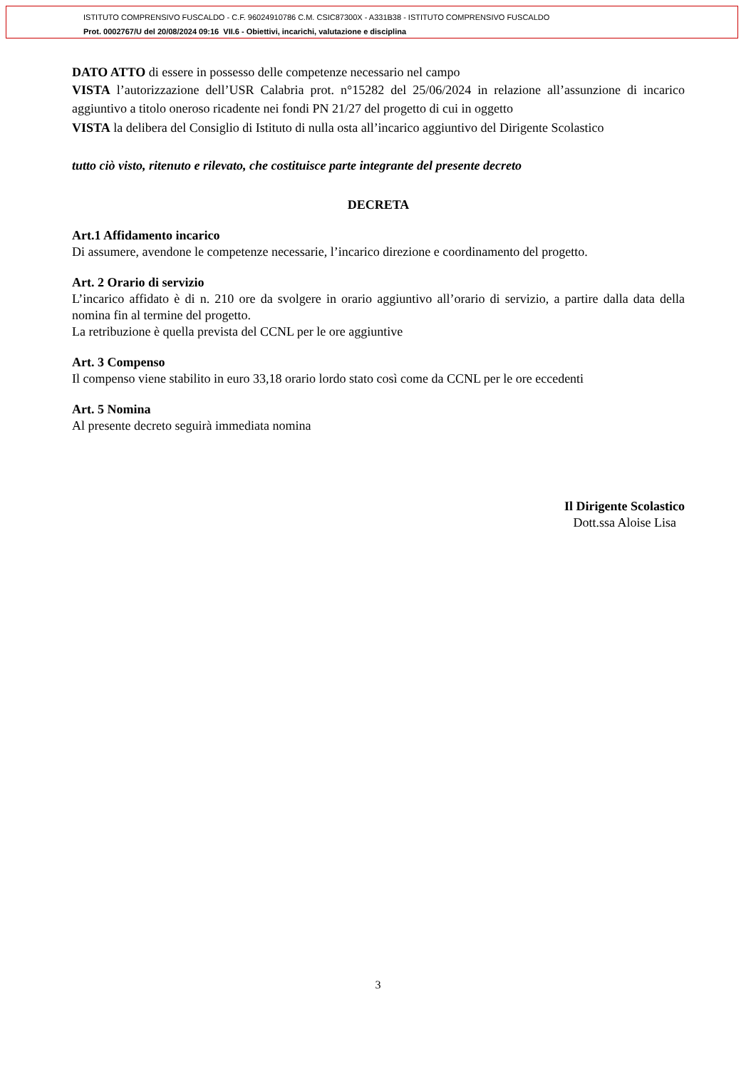ISTITUTO COMPRENSIVO FUSCALDO - C.F. 96024910786 C.M. CSIC87300X - A331B38 - ISTITUTO COMPRENSIVO FUSCALDO
Prot. 0002767/U del 20/08/2024 09:16 VII.6 - Obiettivi, incarichi, valutazione e disciplina
DATO ATTO di essere in possesso delle competenze necessario nel campo
VISTA l’autorizzazione dell’USR Calabria prot. n°15282 del 25/06/2024 in relazione all’assunzione di incarico aggiuntivo a titolo oneroso ricadente nei fondi PN 21/27 del progetto di cui in oggetto
VISTA la delibera del Consiglio di Istituto di nulla osta all’incarico aggiuntivo del Dirigente Scolastico
tutto ciò visto, ritenuto e rilevato, che costituisce parte integrante del presente decreto
DECRETA
Art.1 Affidamento incarico
Di assumere, avendone le competenze necessarie, l’incarico direzione e coordinamento del progetto.
Art. 2 Orario di servizio
L’incarico affidato è di n. 210 ore da svolgere in orario aggiuntivo all’orario di servizio, a partire dalla data della nomina fin al termine del progetto.
La retribuzione è quella prevista del CCNL per le ore aggiuntive
Art. 3 Compenso
Il compenso viene stabilito in euro 33,18 orario lordo stato così come da CCNL per le ore eccedenti
Art. 5 Nomina
Al presente decreto seguirà immediata nomina
Il Dirigente Scolastico
Dott.ssa Aloise Lisa
3